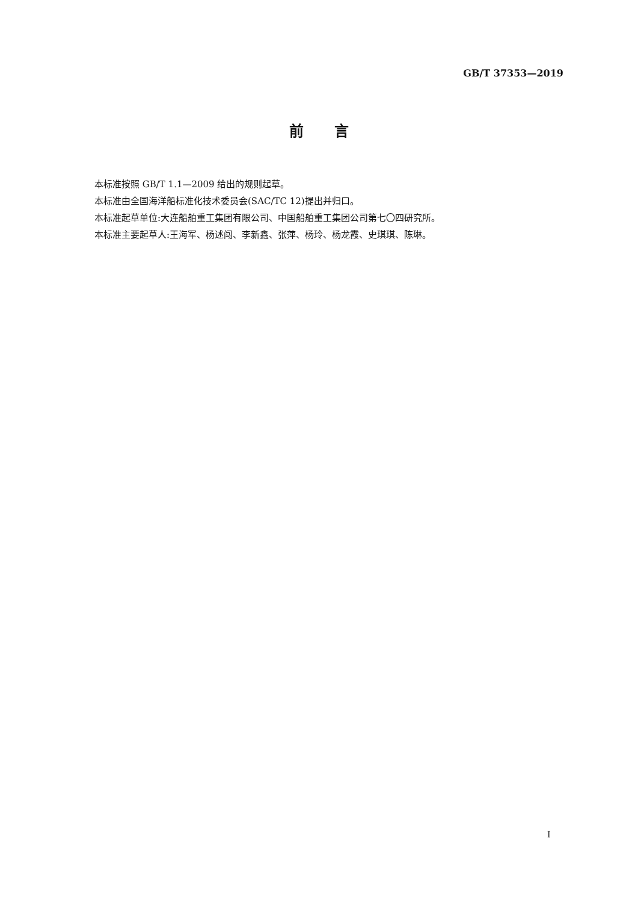GB/T 37353—2019
前 言
本标准按照 GB/T 1.1—2009 给出的规则起草。
本标准由全国海洋船标准化技术委员会(SAC/TC 12)提出并归口。
本标准起草单位:大连船舶重工集团有限公司、中国船舶重工集团公司第七〇四研究所。
本标准主要起草人:王海军、杨述闯、李新鑫、张萍、杨玲、杨龙霞、史琪琪、陈琳。
I